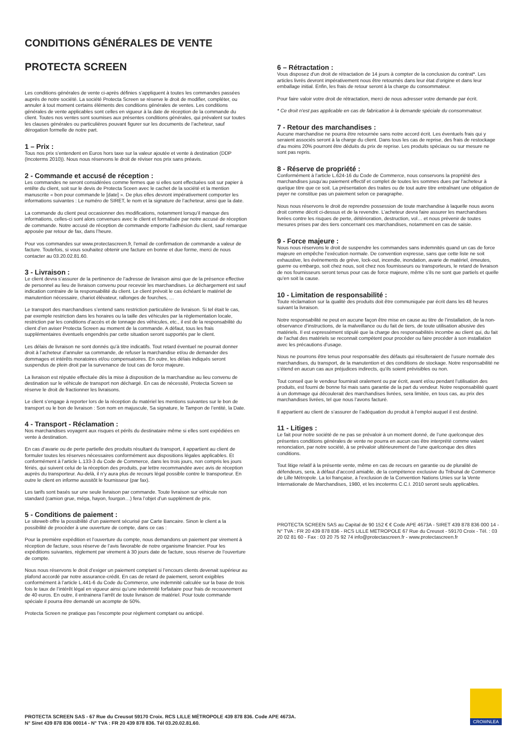CONDITIONS GÉNÉRALES DE VENTE
PROTECTA SCREEN
Les conditions générales de vente ci-après définies s’appliquent à toutes les commandes passées auprès de notre société. La société Protecta Screen se réserve le droit de modifier, compléter, ou annuler à tout moment certains éléments des conditions générales de ventes. Les conditions générales de vente applicables sont celles en vigueur à la date de réception de la commande du client. Toutes nos ventes sont soumises aux présentes conditions générales, qui prévalent sur toutes les clauses générales ou particulières pouvant figurer sur les documents de l’acheteur, sauf dérogation formelle de notre part.
1 – Prix :
Tous nos prix s’entendent en Euros hors taxe sur la valeur ajoutée et vente à destination (DDP (Incoterms 2010)). Nous nous réservons le droit de réviser nos prix sans préavis.
2 - Commande et accusé de réception :
Les commandes ne seront considérées comme fermes que si elles sont effectuées soit sur papier à entête du client, soit sur le devis de Protecta Sceen avec le cachet de la société et la mention manuscrite « bon pour commande le [date] ». De plus elles devront impérativement comporter les informations suivantes : Le numéro de SIRET, le nom et la signature de l’acheteur, ainsi que la date.
La commande du client peut occasionner des modifications, notamment lorsqu’il manque des informations, celles-ci sont alors convenues avec le client et formalisée par notre accusé de réception de commande. Notre accusé de réception de commande emporte l’adhésion du client, sauf remarque apposée par retour de fax, dans l’heure.
Pour vos commandes sur www.protectascreen.fr, l'email de confirmation de commande a valeur de facture. Toutefois, si vous souhaitez obtenir une facture en bonne et due forme, merci de nous contacter au 03.20.02.81.60.
3 - Livraison :
Le client devra s’assurer de la pertinence de l’adresse de livraison ainsi que de la présence effective de personnel au lieu de livraison convenu pour recevoir les marchandises. Le déchargement est sauf indication contraire de la responsabilité du client. Le client prévoit le cas échéant le matériel de manutention nécessaire, chariot élévateur, rallonges de fourches, …
Le transport des marchandises s’entend sans restriction particulière de livraison. Si tel était le cas, par exemple restriction dans les horaires ou la taille des véhicules par la règlementation locale, restriction par les conditions d’accès et de tonnage des véhicules, etc., il est de la responsabilité du client d’en aviser Protecta Screen au moment de la commande. A défaut, tous les frais supplémentaires éventuels engendrés par cette situation seront supportés par le client.
Les délais de livraison ne sont donnés qu’à titre indicatifs. Tout retard éventuel ne pourrait donner droit à l’acheteur d’annuler sa commande, de refuser la marchandise et/ou de demander des dommages et intérêts moratoires et/ou compensatoires. En outre, les délais indiqués seront suspendus de plein droit par la survenance de tout cas de force majeure.
La livraison est réputée effectuée dès la mise à disposition de la marchandise au lieu convenu de destination sur le véhicule de transport non déchargé. En cas de nécessité, Protecta Screen se réserve le droit de fractionner les livraisons.
Le client s’engage à reporter lors de la réception du matériel les mentions suivantes sur le bon de transport ou le bon de livraison : Son nom en majuscule, Sa signature, le Tampon de l’entité, la Date.
4 - Transport - Réclamation :
Nos marchandises voyagent aux risques et périls du destinataire même si elles sont expédiées en vente à destination.
En cas d’avarie ou de perte partielle des produits résultant du transport, il appartient au client de formuler toutes les réserves nécessaires conformément aux dispositions légales applicables. Et conformément à l’article L.133-3 du Code de Commerce, dans les trois jours, non compris les jours fériés, qui suivent celui de la réception des produits, par lettre recommandée avec avis de réception auprès du transporteur. Au-delà, il n’y aura plus de recours légal possible contre le transporteur. En outre le client en informe aussitôt le fournisseur (par fax).
Les tarifs sont basés sur une seule livraison par commande. Toute livraison sur véhicule non standard (camion grue, méga, hayon, fourgon…) fera l’objet d’un supplément de prix.
5 - Conditions de paiement :
Le siteweb offre la possibilité d’un paiement sécurisé par Carte Bancaire. Sinon le client a la possibilité de procéder à une ouverture de compte, dans ce cas :
Pour la première expédition et l’ouverture du compte, nous demandons un paiement par virement à réception de facture, sous réserve de l’avis favorable de notre organisme financier. Pour les expéditions suivantes, règlement par virement à 30 jours date de facture, sous réserve de l’ouverture de compte.
Nous nous réservons le droit d’exiger un paiement comptant si l’encours clients devenait supérieur au plafond accordé par notre assurance-crédit. En cas de retard de paiement, seront exigibles conformément à l’article L.441-6 du Code du Commerce, une indemnité calculée sur la base de trois fois le taux de l’intérêt légal en vigueur ainsi qu’une indemnité forfaitaire pour frais de recouvrement de 40 euros. En outre, il entrainera l’arrêt de toute livraison de matériel. Pour toute commande spéciale il pourra être demandé un acompte de 50%.
Protecta Screen ne pratique pas l’escompte pour règlement comptant ou anticipé.
6 – Rétractation :
Vous disposez d'un droit de rétractation de 14 jours à compter de la conclusion du contrat*. Les articles livrés devront impérativement nous être retournés dans leur état d’origine et dans leur emballage initial. Enfin, les frais de retour seront à la charge du consommateur.
Pour faire valoir votre droit de rétractation, merci de nous adresser votre demande par écrit.
* Ce droit n'est pas applicable en cas de fabrication à la demande spéciale du consommateur.
7 - Retour des marchandises :
Aucune marchandise ne pourra être retournée sans notre accord écrit. Les éventuels frais qui y seraient associés seront à la charge du client. Dans tous les cas de reprise, des frais de restockage d'au moins 20% pourront être déduits du prix de reprise. Les produits spéciaux ou sur mesure ne sont pas repris.
8 - Réserve de propriété :
Conformément à l’article L.624-16 du Code de Commerce, nous conservons la propriété des marchandises jusqu’au paiement effectif et complet de toutes les sommes dues par l’acheteur à quelque titre que ce soit. La présentation des traites ou de tout autre titre entraînant une obligation de payer ne constitue pas un paiement selon ce paragraphe.
Nous nous réservons le droit de reprendre possession de toute marchandise à laquelle nous avons droit comme décrit ci-dessus et de la revendre. L’acheteur devra faire assurer les marchandises livrées contre les risques de perte, détérioration, destruction, vol… et nous prévenir de toutes mesures prises par des tiers concernant ces marchandises, notamment en cas de saisie.
9 - Force majeure :
Nous nous réservons le droit de suspendre les commandes sans indemnités quand un cas de force majeure en empêche l’exécution normale. De convention expresse, sans que cette liste ne soit exhaustive, les événements de grève, lock-out, incendie, inondation, avarie de matériel, émeutes, guerre ou embargo, soit chez nous, soit chez nos fournisseurs ou transporteurs, le retard de livraison de nos fournisseurs seront tenus pour cas de force majeure, même s’ils ne sont que partiels et quelle qu’en soit la cause.
10 - Limitation de responsabilité :
Toute réclamation sur la qualité des produits doit être communiquée par écrit dans les 48 heures suivant la livraison.
Notre responsabilité ne peut en aucune façon être mise en cause au titre de l’installation, de la non-observance d’instructions, de la malveillance ou du fait de tiers, de toute utilisation abusive des matériels. Il est expressément stipulé que la charge des responsabilités incombe au client qui, du fait de l’achat des matériels se reconnait compétent pour procéder ou faire procéder à son installation avec les précautions d’usage.
Nous ne pourrons être tenus pour responsable des défauts qui résulteraient de l’usure normale des marchandises, du transport, de la manutention et des conditions de stockage. Notre responsabilité ne s’étend en aucun cas aux préjudices indirects, qu’ils soient prévisibles ou non.
Tout conseil que le vendeur fournirait oralement ou par écrit, avant et/ou pendant l’utilisation des produits, est fourni de bonne foi mais sans garantie de la part du vendeur. Notre responsabilité quant à un dommage qui découlerait des marchandises livrées, sera limitée, en tous cas, au prix des marchandises livrées, tel que nous l’avons facturé.
Il appartient au client de s’assurer de l’adéquation du produit à l’emploi auquel il est destiné.
11 - Litiges :
Le fait pour notre société de ne pas se prévaloir à un moment donné, de l’une quelconque des présentes conditions générales de vente ne pourra en aucun cas être interprété comme valant renonciation, par notre société, à se prévaloir ultérieurement de l’une quelconque des dites conditions.
Tout litige relatif à la présente vente, même en cas de recours en garantie ou de pluralité de défendeurs, sera, à défaut d’accord amiable, de la compétence exclusive du Tribunal de Commerce de Lille Métropole. La loi française, à l’exclusion de la Convention Nations Unies sur la Vente Internationale de Marchandises, 1980, et les incoterms C.C.I. 2010 seront seuls applicables.
PROTECTA SCREEN SAS au Capital de 90 152 € € Code APE 4673A - SIRET 439 878 836 000 14 - N° TVA : FR 20 439 878 836 - RCS LILLE METROPOLE 67 Rue du Creusot - 59170 Croix - Tél. : 03 20 02 81 60 - Fax : 03 20 75 92 74 info@protectascreen.fr - www.protectascreen.fr
PROTECTA SCREEN SAS - 67 Rue du Creusot 59170 Croix. RCS LILLE MÉTROPOLE 439 878 836. Code APE 4673A.
N° Siret 439 878 836 00014 - N° TVA : FR 20 439 878 836. Tél 03.20.02.81.60.
CROWNLEA